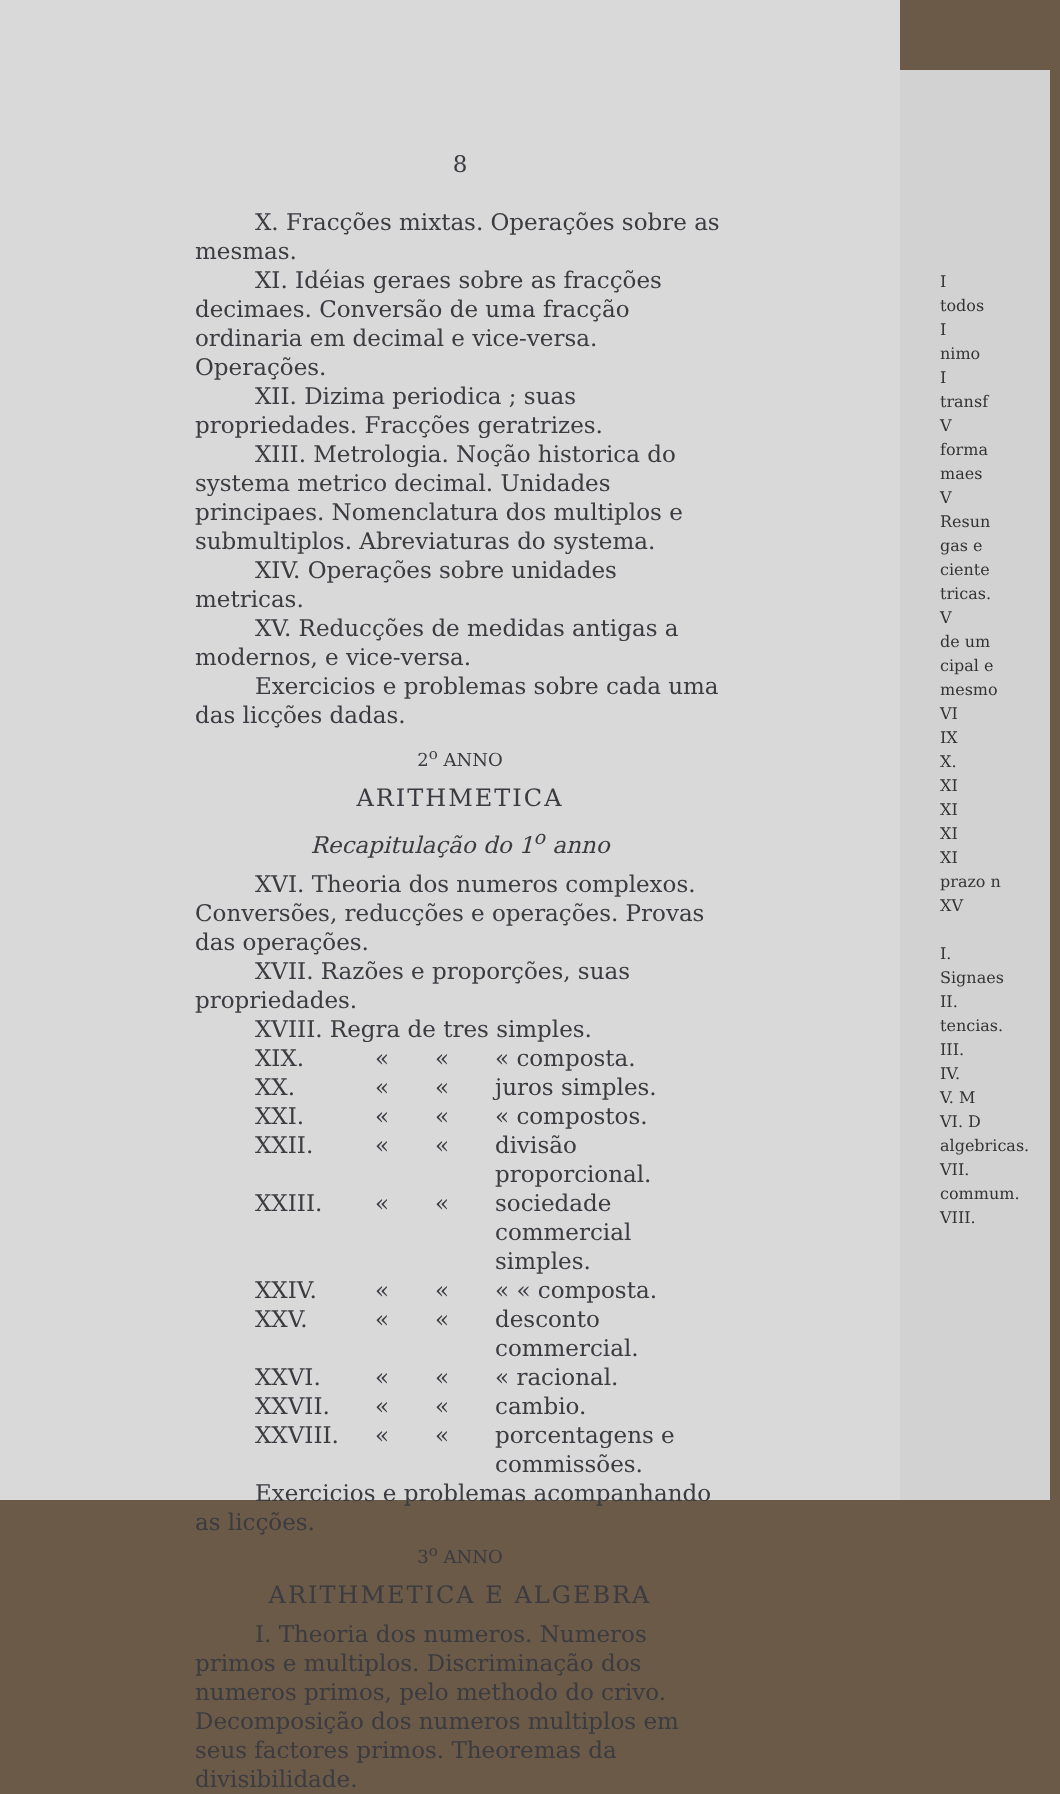8
X. Fracções mixtas. Operações sobre as mesmas.
XI. Idéias geraes sobre as fracções decimaes. Conversão de uma fracção ordinaria em decimal e vice-versa. Operações.
XII. Dizima periodica ; suas propriedades. Fracções geratrizes.
XIII. Metrologia. Noção historica do systema metrico decimal. Unidades principaes. Nomenclatura dos multiplos e submultiplos. Abreviaturas do systema.
XIV. Operações sobre unidades metricas.
XV. Reducções de medidas antigas a modernos, e vice-versa.
Exercicios e problemas sobre cada uma das licções dadas.
2<sup>o</sup> ANNO
ARITHMETICA
Recapitulação do 1<sup>o</sup> anno
XVI. Theoria dos numeros complexos. Conversões, reducções e operações. Provas das operações.
XVII. Razões e proporções, suas propriedades.
XVIII. Regra de tres simples.
XIX. « « « composta.
XX. « « juros simples.
XXI. « « « compostos.
XXII. « « divisão proporcional.
XXIII. « « sociedade commercial simples.
XXIV. « « « « composta.
XXV. « « desconto commercial.
XXVI. « « « racional.
XXVII. « « cambio.
XXVIII. « « porcentagens e commissões.
Exercicios e problemas acompanhando as licções.
3<sup>o</sup> ANNO
ARITHMETICA E ALGEBRA
I. Theoria dos numeros. Numeros primos e multiplos. Discriminação dos numeros primos, pelo methodo do crivo. Decomposição dos numeros multiplos em seus factores primos. Theoremas da divisibilidade.
I
todos
I
nimo
I
transf
V
forma
maes
V
Resun
gas e
ciente
tricas.
V
de um
cipal e
mesmo
VI
IX
X.
XI
XI
XI
XI
prazo n
XV
I.
Signaes
II.
tencias.
III.
IV.
V. M
VI. D
algebricas.
VII.
commum.
VIII.